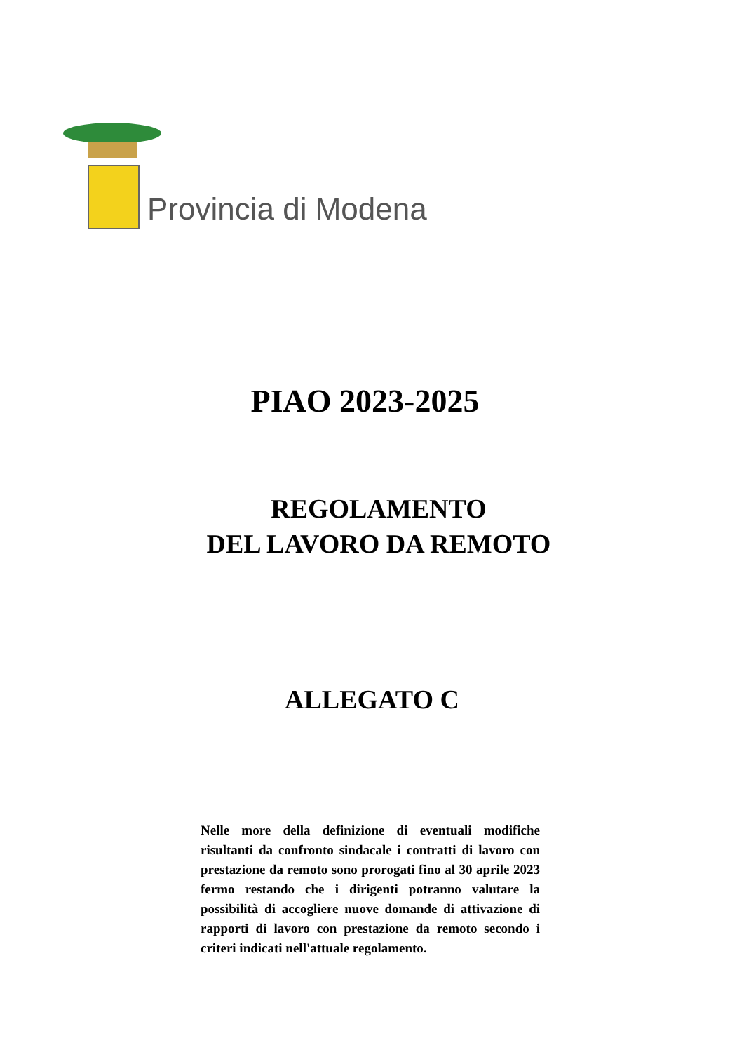Provincia di Modena
PIAO 2023-2025
REGOLAMENTO
DEL LAVORO DA REMOTO
ALLEGATO C
Nelle more della definizione di eventuali modifiche risultanti da confronto sindacale i contratti di lavoro con prestazione da remoto sono prorogati fino al 30 aprile 2023 fermo restando che i dirigenti potranno valutare la possibilità di accogliere nuove domande di attivazione di rapporti di lavoro con prestazione da remoto secondo i criteri indicati nell'attuale regolamento.